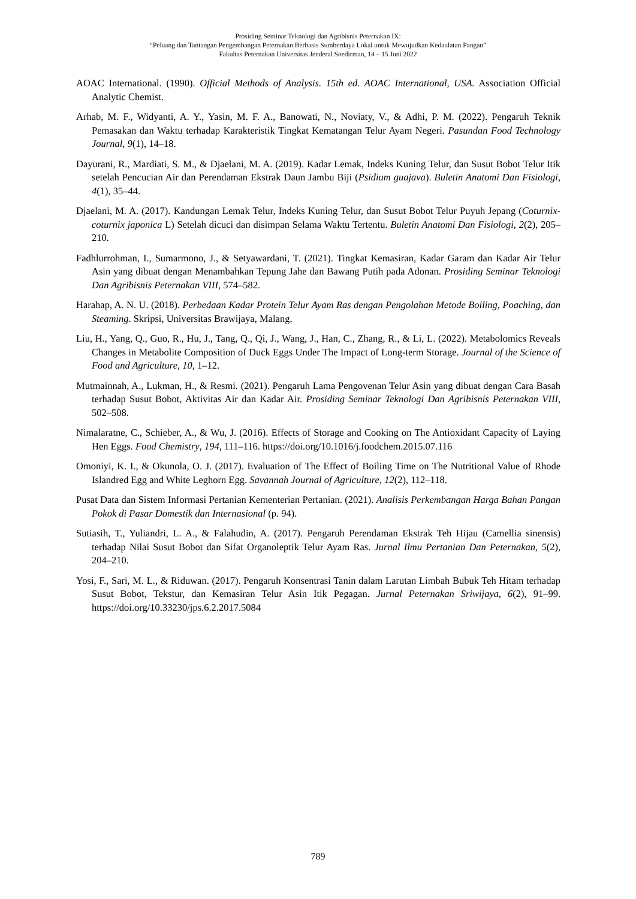Prosiding Seminar Teknologi dan Agribisnis Peternakan IX:
“Peluang dan Tantangan Pengembangan Peternakan Berbasis Sumberdaya Lokal untuk Mewujudkan Kedaulatan Pangan”
Fakultas Peternakan Universitas Jenderal Soedirman, 14 – 15 Juni 2022
AOAC International. (1990). Official Methods of Analysis. 15th ed. AOAC International, USA. Association Official Analytic Chemist.
Arhab, M. F., Widyanti, A. Y., Yasin, M. F. A., Banowati, N., Noviaty, V., & Adhi, P. M. (2022). Pengaruh Teknik Pemasakan dan Waktu terhadap Karakteristik Tingkat Kematangan Telur Ayam Negeri. Pasundan Food Technology Journal, 9(1), 14–18.
Dayurani, R., Mardiati, S. M., & Djaelani, M. A. (2019). Kadar Lemak, Indeks Kuning Telur, dan Susut Bobot Telur Itik setelah Pencucian Air dan Perendaman Ekstrak Daun Jambu Biji (Psidium guajava). Buletin Anatomi Dan Fisiologi, 4(1), 35–44.
Djaelani, M. A. (2017). Kandungan Lemak Telur, Indeks Kuning Telur, dan Susut Bobot Telur Puyuh Jepang (Coturnix-coturnix japonica L) Setelah dicuci dan disimpan Selama Waktu Tertentu. Buletin Anatomi Dan Fisiologi, 2(2), 205–210.
Fadhlurrohman, I., Sumarmono, J., & Setyawardani, T. (2021). Tingkat Kemasiran, Kadar Garam dan Kadar Air Telur Asin yang dibuat dengan Menambahkan Tepung Jahe dan Bawang Putih pada Adonan. Prosiding Seminar Teknologi Dan Agribisnis Peternakan VIII, 574–582.
Harahap, A. N. U. (2018). Perbedaan Kadar Protein Telur Ayam Ras dengan Pengolahan Metode Boiling, Poaching, dan Steaming. Skripsi, Universitas Brawijaya, Malang.
Liu, H., Yang, Q., Guo, R., Hu, J., Tang, Q., Qi, J., Wang, J., Han, C., Zhang, R., & Li, L. (2022). Metabolomics Reveals Changes in Metabolite Composition of Duck Eggs Under The Impact of Long-term Storage. Journal of the Science of Food and Agriculture, 10, 1–12.
Mutmainnah, A., Lukman, H., & Resmi. (2021). Pengaruh Lama Pengovenan Telur Asin yang dibuat dengan Cara Basah terhadap Susut Bobot, Aktivitas Air dan Kadar Air. Prosiding Seminar Teknologi Dan Agribisnis Peternakan VIII, 502–508.
Nimalaratne, C., Schieber, A., & Wu, J. (2016). Effects of Storage and Cooking on The Antioxidant Capacity of Laying Hen Eggs. Food Chemistry, 194, 111–116. https://doi.org/10.1016/j.foodchem.2015.07.116
Omoniyi, K. I., & Okunola, O. J. (2017). Evaluation of The Effect of Boiling Time on The Nutritional Value of Rhode Islandred Egg and White Leghorn Egg. Savannah Journal of Agriculture, 12(2), 112–118.
Pusat Data dan Sistem Informasi Pertanian Kementerian Pertanian. (2021). Analisis Perkembangan Harga Bahan Pangan Pokok di Pasar Domestik dan Internasional (p. 94).
Sutiasih, T., Yuliandri, L. A., & Falahudin, A. (2017). Pengaruh Perendaman Ekstrak Teh Hijau (Camellia sinensis) terhadap Nilai Susut Bobot dan Sifat Organoleptik Telur Ayam Ras. Jurnal Ilmu Pertanian Dan Peternakan, 5(2), 204–210.
Yosi, F., Sari, M. L., & Riduwan. (2017). Pengaruh Konsentrasi Tanin dalam Larutan Limbah Bubuk Teh Hitam terhadap Susut Bobot, Tekstur, dan Kemasiran Telur Asin Itik Pegagan. Jurnal Peternakan Sriwijaya, 6(2), 91–99. https://doi.org/10.33230/jps.6.2.2017.5084
789